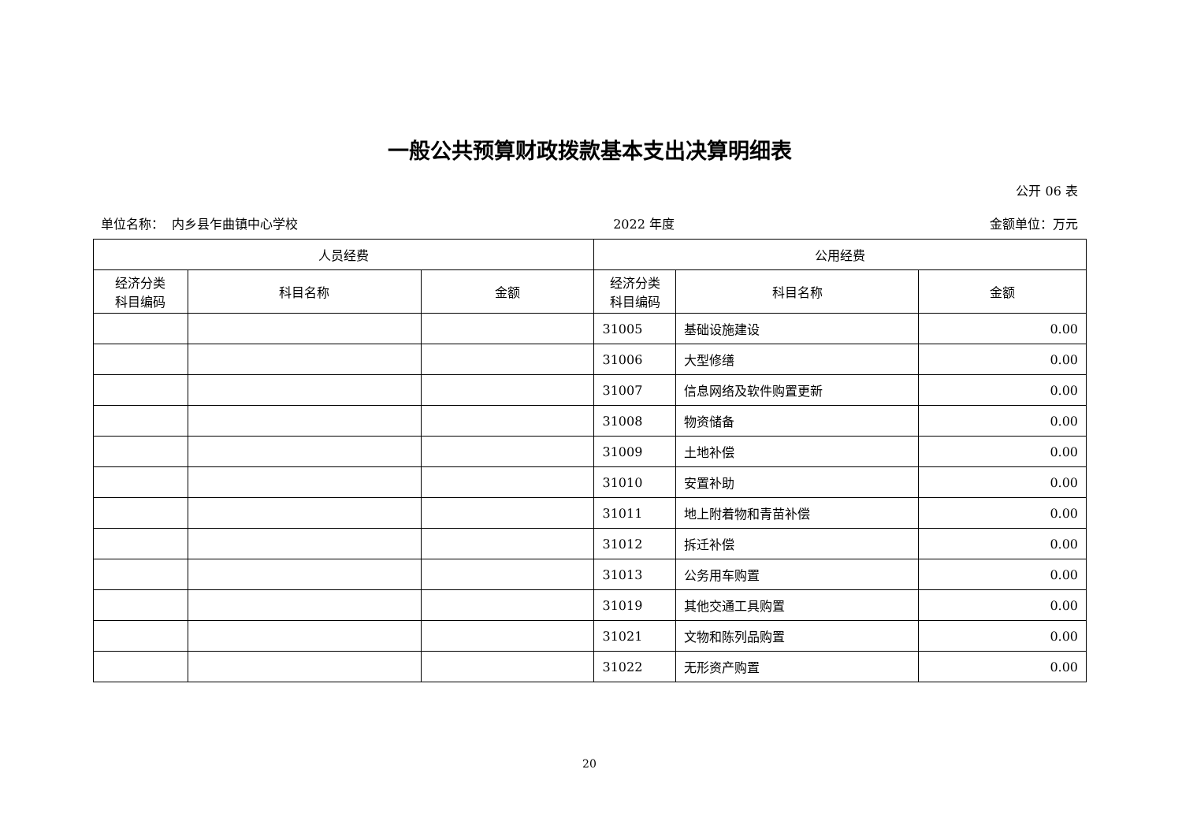一般公共预算财政拨款基本支出决算明细表
公开 06 表
单位名称： 内乡县乍曲镇中心学校 2022 年度 金额单位：万元
| 人员经费 | | | 公用经费 | | |
| --- | --- | --- | --- | --- | --- |
| 经济分类 科目编码 | 科目名称 | 金额 | 经济分类 科目编码 | 科目名称 | 金额 |
| | | | 31005 | 基础设施建设 | 0.00 |
| | | | 31006 | 大型修缮 | 0.00 |
| | | | 31007 | 信息网络及软件购置更新 | 0.00 |
| | | | 31008 | 物资储备 | 0.00 |
| | | | 31009 | 土地补偿 | 0.00 |
| | | | 31010 | 安置补助 | 0.00 |
| | | | 31011 | 地上附着物和青苗补偿 | 0.00 |
| | | | 31012 | 拆迁补偿 | 0.00 |
| | | | 31013 | 公务用车购置 | 0.00 |
| | | | 31019 | 其他交通工具购置 | 0.00 |
| | | | 31021 | 文物和陈列品购置 | 0.00 |
| | | | 31022 | 无形资产购置 | 0.00 |
20